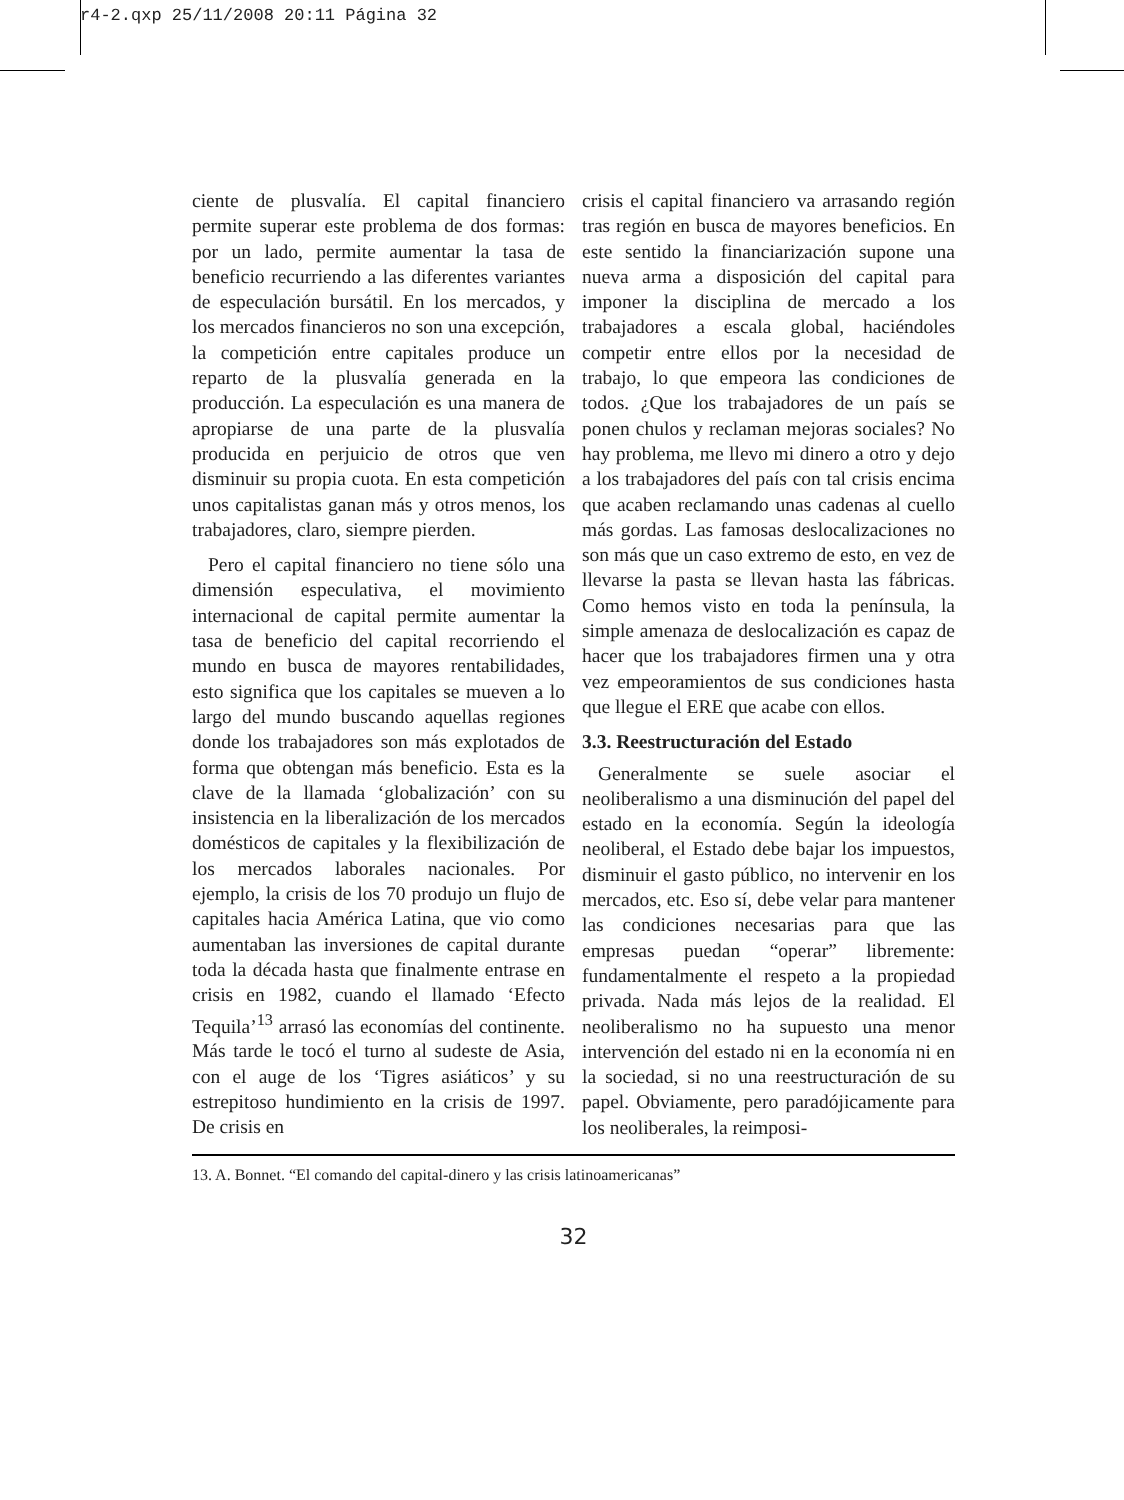r4-2.qxp 25/11/2008 20:11 Página 32
ciente de plusvalía. El capital financiero permite superar este problema de dos formas: por un lado, permite aumentar la tasa de beneficio recurriendo a las diferentes variantes de especulación bursátil. En los mercados, y los mercados financieros no son una excepción, la competición entre capitales produce un reparto de la plusvalía generada en la producción. La especulación es una manera de apropiarse de una parte de la plusvalía producida en perjuicio de otros que ven disminuir su propia cuota. En esta competición unos capitalistas ganan más y otros menos, los trabajadores, claro, siempre pierden.
Pero el capital financiero no tiene sólo una dimensión especulativa, el movimiento internacional de capital permite aumentar la tasa de beneficio del capital recorriendo el mundo en busca de mayores rentabilidades, esto significa que los capitales se mueven a lo largo del mundo buscando aquellas regiones donde los trabajadores son más explotados de forma que obtengan más beneficio. Esta es la clave de la llamada ‘globalización’ con su insistencia en la liberalización de los mercados domésticos de capitales y la flexibilización de los mercados laborales nacionales. Por ejemplo, la crisis de los 70 produjo un flujo de capitales hacia América Latina, que vio como aumentaban las inversiones de capital durante toda la década hasta que finalmente entrase en crisis en 1982, cuando el llamado ‘Efecto Tequila’<sup>13</sup> arrasó las economías del continente. Más tarde le tocó el turno al sudeste de Asia, con el auge de los ‘Tigres asiáticos’ y su estrepitoso hundimiento en la crisis de 1997. De crisis en
crisis el capital financiero va arrasando región tras región en busca de mayores beneficios. En este sentido la financiarización supone una nueva arma a disposición del capital para imponer la disciplina de mercado a los trabajadores a escala global, haciéndoles competir entre ellos por la necesidad de trabajo, lo que empeora las condiciones de todos. ¿Que los trabajadores de un país se ponen chulos y reclaman mejoras sociales? No hay problema, me llevo mi dinero a otro y dejo a los trabajadores del país con tal crisis encima que acaben reclamando unas cadenas al cuello más gordas. Las famosas deslocalizaciones no son más que un caso extremo de esto, en vez de llevarse la pasta se llevan hasta las fábricas. Como hemos visto en toda la península, la simple amenaza de deslocalización es capaz de hacer que los trabajadores firmen una y otra vez empeoramientos de sus condiciones hasta que llegue el ERE que acabe con ellos.
3.3. Reestructuración del Estado
Generalmente se suele asociar el neoliberalismo a una disminución del papel del estado en la economía. Según la ideología neoliberal, el Estado debe bajar los impuestos, disminuir el gasto público, no intervenir en los mercados, etc. Eso sí, debe velar para mantener las condiciones necesarias para que las empresas puedan “operar” libremente: fundamentalmente el respeto a la propiedad privada. Nada más lejos de la realidad. El neoliberalismo no ha supuesto una menor intervención del estado ni en la economía ni en la sociedad, si no una reestructuración de su papel. Obviamente, pero paradójicamente para los neoliberales, la reimposi-
13. A. Bonnet. “El comando del capital-dinero y las crisis latinoamericanas”
32